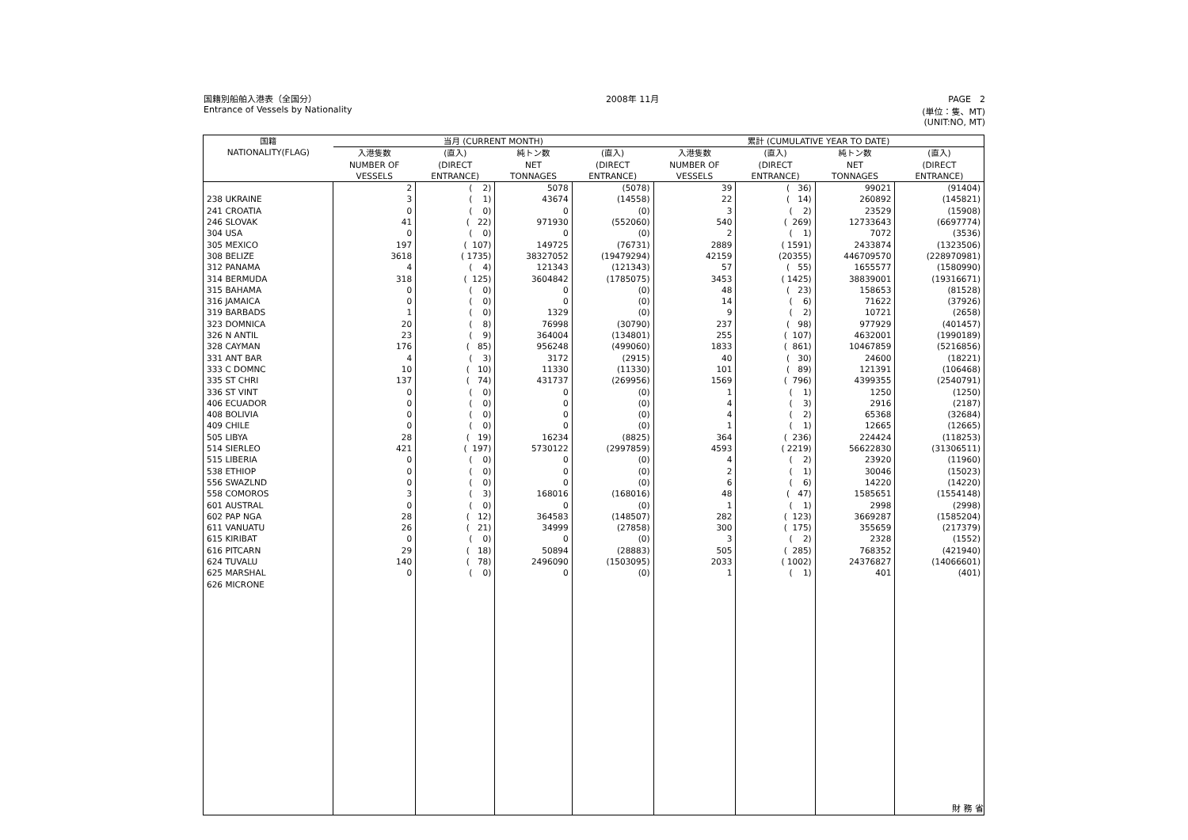国籍別船舶入港表（全国分） 2008年 11月 PAGE　2
Entrance of Vessels by Nationality (単位：隻、MT)
(UNIT:NO, MT)
| 国籍 NATIONALITY(FLAG) | 当月 (CURRENT MONTH) | | | | 累計 (CUMULATIVE YEAR TO DATE) | | | |
| --- | --- | --- | --- | --- | --- | --- | --- | --- |
| | 入港隻数 NUMBER OF VESSELS | (直入) (DIRECT ENTRANCE) | 純トン数 NET TONNAGES | (直入) (DIRECT ENTRANCE) | 入港隻数 NUMBER OF VESSELS | (直入) (DIRECT ENTRANCE) | 純トン数 NET TONNAGES | (直入) (DIRECT ENTRANCE) |
| 238 UKRAINE 241 CROATIA 246 SLOVAK 304 USA 305 MEXICO 308 BELIZE 312 PANAMA 314 BERMUDA 315 BAHAMA 316 JAMAICA 319 BARBADS 323 DOMNICA 326 N ANTIL 328 CAYMAN 331 ANT BAR 333 C DOMNC 335 ST CHRI 336 ST VINT 406 ECUADOR 408 BOLIVIA 409 CHILE 505 LIBYA 514 SIERLEO 515 LIBERIA 538 ETHIOP 556 SWAZLND 558 COMOROS 601 AUSTRAL 602 PAP NGA 611 VANUATU 615 KIRIBAT 616 PITCARN 624 TUVALU 625 MARSHAL 626 MICRONE | 2 3 0 41 0 197 3618 4 318 0 0 1 20 23 176 4 10 137 0 0 0 0 28 421 0 0 0 3 0 28 26 0 29 140 0 | ( 2) ( 1) ( 0) ( 22) ( 0) ( 107) ( 1735) ( 4) ( 125) ( 0) ( 0) ( 0) ( 8) ( 9) ( 85) ( 3) ( 10) ( 74) ( 0) ( 0) ( 0) ( 0) ( 19) ( 197) ( 0) ( 0) ( 0) ( 3) ( 0) ( 12) ( 21) ( 0) ( 18) ( 78) ( 0) | 5078 43674 0 971930 0 149725 38327052 121343 3604842 0 0 1329 76998 364004 956248 3172 11330 431737 0 0 0 0 16234 5730122 0 0 0 168016 0 364583 34999 0 50894 2496090 0 | (5078) (14558) (0) (552060) (0) (76731) (19479294) (121343) (1785075) (0) (0) (0) (30790) (134801) (499060) (2915) (11330) (269956) (0) (0) (0) (0) (8825) (2997859) (0) (0) (0) (168016) (0) (148507) (27858) (0) (28883) (1503095) (0) | 39 22 3 540 2 2889 42159 57 3453 48 14 9 237 255 1833 40 101 1569 1 4 4 1 364 4593 4 2 6 48 1 282 300 3 505 2033 1 | ( 36) ( 14) ( 2) ( 269) ( 1) ( 1591) (20355) ( 55) ( 1425) ( 23) ( 6) ( 2) ( 98) ( 107) ( 861) ( 30) ( 89) ( 796) ( 1) ( 3) ( 2) ( 1) ( 236) ( 2219) ( 2) ( 1) ( 6) ( 47) ( 1) ( 123) ( 175) ( 2) ( 285) ( 1002) ( 1) | 99021 260892 23529 12733643 7072 2433874 446709570 1655577 38839001 158653 71622 10721 977929 4632001 10467859 24600 121391 4399355 1250 2916 65368 12665 224424 56622830 23920 30046 14220 1585651 2998 3669287 355659 2328 768352 24376827 401 | (91404) (145821) (15908) (6697774) (3536) (1323506) (228970981) (1580990) (19316671) (81528) (37926) (2658) (401457) (1990189) (5216856) (18221) (106468) (2540791) (1250) (2187) (32684) (12665) (118253) (31306511) (11960) (15023) (14220) (1554148) (2998) (1585204) (217379) (1552) (421940) (14066601) (401) |
財 務 省